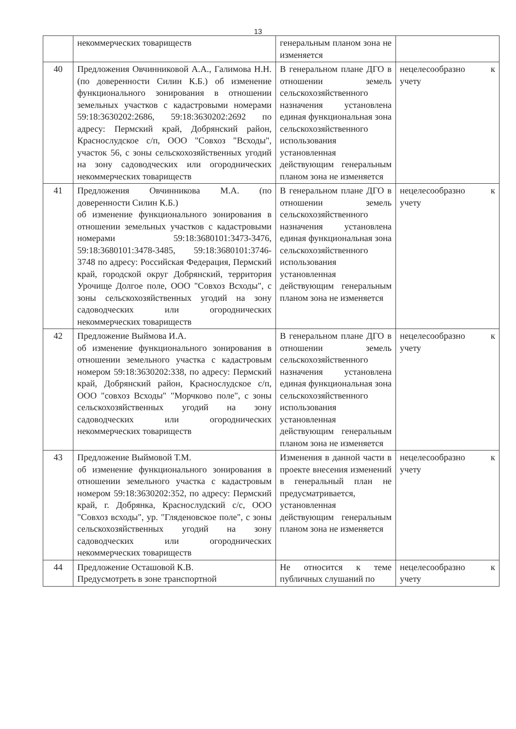13
| | некоммерческих товариществ | генеральным планом зона не изменяется | |
| 40 | Предложения Овчинниковой А.А., Галимова Н.Н. (по доверенности Силин К.Б.) об изменение функционального зонирования в отношении земельных участков с кадастровыми номерами 59:18:3630202:2686, 59:18:3630202:2692 по адресу: Пермский край, Добрянский район, Краснослудское с/п, ООО "Совхоз "Всходы", участок 56, с зоны сельскохозяйственных угодий на зону садоводческих или огороднических некоммерческих товариществ | В генеральном плане ДГО в отношении земель сельскохозяйственного назначения установлена единая функциональная зона сельскохозяйственного использования установленная действующим генеральным планом зона не изменяется | нецелесообразно к учету |
| 41 | Предложения Овчинникова М.А. (по доверенности Силин К.Б.) об изменение функционального зонирования в отношении земельных участков с кадастровыми номерами 59:18:3680101:3473-3476, 59:18:3680101:3478-3485, 59:18:3680101:3746-3748 по адресу: Российская Федерация, Пермский край, городской округ Добрянский, территория Урочище Долгое поле, ООО "Совхоз Всходы", с зоны сельскохозяйственных угодий на зону садоводческих или огороднических некоммерческих товариществ | В генеральном плане ДГО в отношении земель сельскохозяйственного назначения установлена единая функциональная зона сельскохозяйственного использования установленная действующим генеральным планом зона не изменяется | нецелесообразно к учету |
| 42 | Предложение Выймова И.А. об изменение функционального зонирования в отношении земельного участка с кадастровым номером 59:18:3630202:338, по адресу: Пермский край, Добрянский район, Краснослудское с/п, ООО "совхоз Всходы" "Морчково поле", с зоны сельскохозяйственных угодий на зону садоводческих или огороднических некоммерческих товариществ | В генеральном плане ДГО в отношении земель сельскохозяйственного назначения установлена единая функциональная зона сельскохозяйственного использования установленная действующим генеральным планом зона не изменяется | нецелесообразно к учету |
| 43 | Предложение Выймовой Т.М. об изменение функционального зонирования в отношении земельного участка с кадастровым номером 59:18:3630202:352, по адресу: Пермский край, г. Добрянка, Краснослудский с/с, ООО "Совхоз всходы", ур. "Гляденовское поле", с зоны сельскохозяйственных угодий на зону садоводческих или огороднических некоммерческих товариществ | Изменения в данной части в проекте внесения изменений в генеральный план не предусматривается, установленная действующим генеральным планом зона не изменяется | нецелесообразно к учету |
| 44 | Предложение Осташовой К.В. Предусмотреть в зоне транспортной | Не относится к теме публичных слушаний по | нецелесообразно к учету |